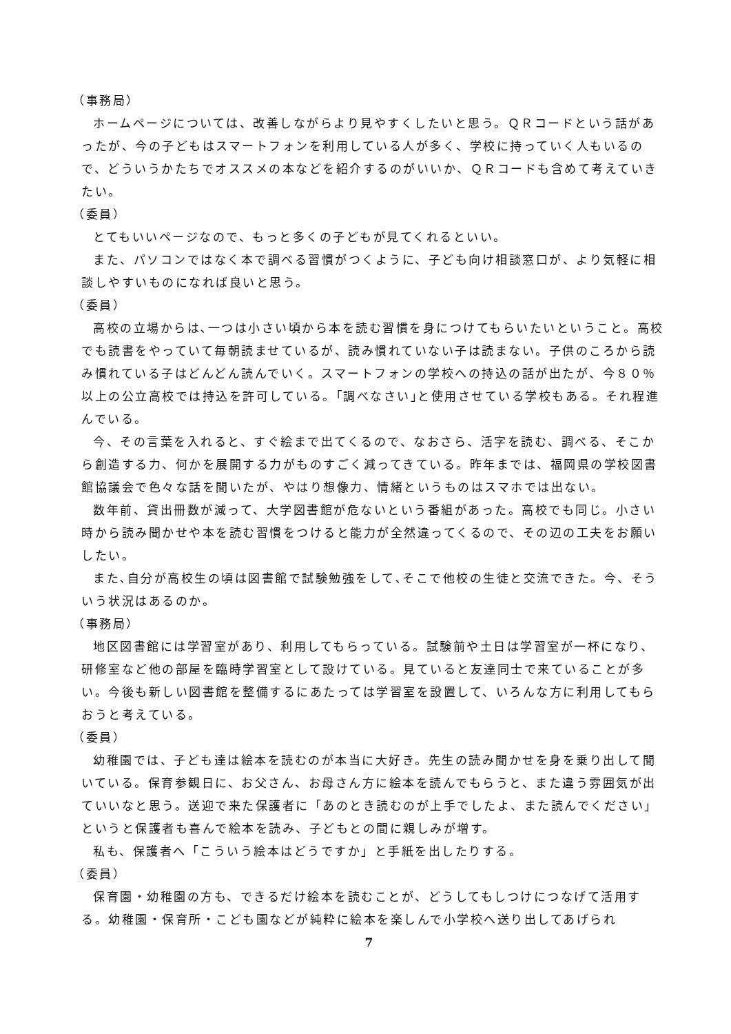（事務局）
ホームページについては、改善しながらより見やすくしたいと思う。ＱＲコードという話があったが、今の子どもはスマートフォンを利用している人が多く、学校に持っていく人もいるので、どういうかたちでオススメの本などを紹介するのがいいか、ＱＲコードも含めて考えていきたい。
（委員）
とてもいいページなので、もっと多くの子どもが見てくれるといい。
また、パソコンではなく本で調べる習慣がつくように、子ども向け相談窓口が、より気軽に相談しやすいものになれば良いと思う。
（委員）
高校の立場からは､一つは小さい頃から本を読む習慣を身につけてもらいたいということ。高校でも読書をやっていて毎朝読ませているが、読み慣れていない子は読まない。子供のころから読み慣れている子はどんどん読んでいく。スマートフォンの学校への持込の話が出たが、今８０％以上の公立高校では持込を許可している。｢調べなさい｣と使用させている学校もある。それ程進んでいる。
今、その言葉を入れると、すぐ絵まで出てくるので、なおさら、活字を読む、調べる、そこから創造する力、何かを展開する力がものすごく減ってきている。昨年までは、福岡県の学校図書館協議会で色々な話を聞いたが、やはり想像力、情緒というものはスマホでは出ない。
数年前、貸出冊数が減って、大学図書館が危ないという番組があった。高校でも同じ。小さい時から読み聞かせや本を読む習慣をつけると能力が全然違ってくるので、その辺の工夫をお願いしたい。
また､自分が高校生の頃は図書館で試験勉強をして､そこで他校の生徒と交流できた。今、そういう状況はあるのか。
（事務局）
地区図書館には学習室があり、利用してもらっている。試験前や土日は学習室が一杯になり、研修室など他の部屋を臨時学習室として設けている。見ていると友達同士で来ていることが多い。今後も新しい図書館を整備するにあたっては学習室を設置して、いろんな方に利用してもらおうと考えている。
（委員）
幼稚園では、子ども達は絵本を読むのが本当に大好き。先生の読み聞かせを身を乗り出して聞いている。保育参観日に、お父さん、お母さん方に絵本を読んでもらうと、また違う雰囲気が出ていいなと思う。送迎で来た保護者に「あのとき読むのが上手でしたよ、また読んでください」というと保護者も喜んで絵本を読み、子どもとの間に親しみが増す。
私も、保護者へ「こういう絵本はどうですか」と手紙を出したりする。
（委員）
保育園・幼稚園の方も、できるだけ絵本を読むことが、どうしてもしつけにつなげて活用する。幼稚園・保育所・こども園などが純粋に絵本を楽しんで小学校へ送り出してあげられ
7